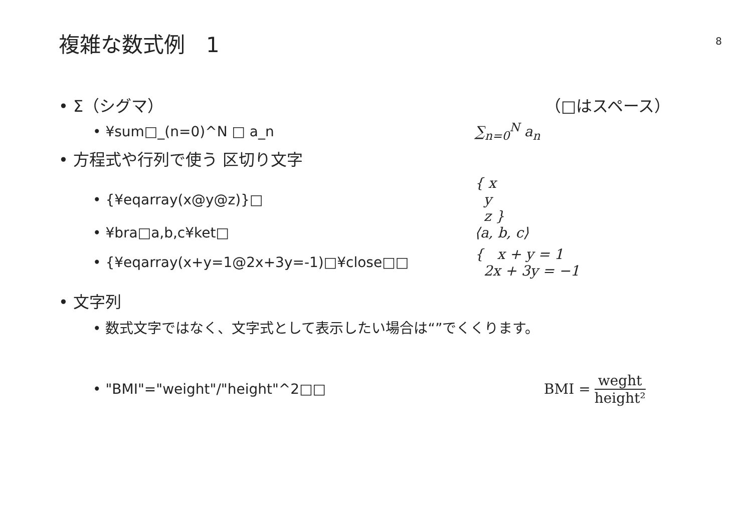複雑な数式例　1
8
• Σ（シグマ） （□はスペース）
• ¥sum□_(n=0)^N □ a_n ∑<sub>n=0</sub><sup>N</sup> a<sub>n</sub>
• 方程式や行列で使う 区切り文字
• {¥eqarray(x@y@z)}□
{ x
y
z }
• ¥bra□a,b,c¥ket□ ⟨a, b, c⟩
• {¥eqarray(x+y=1@2x+3y=-1)□¥close□□
{ x + y = 1
2x + 3y = −1
• 文字列
• 数式文字ではなく、文字式として表示したい場合は“”でくくります。
• "BMI"="weight"/"height"^2□□ BMI = weght height²